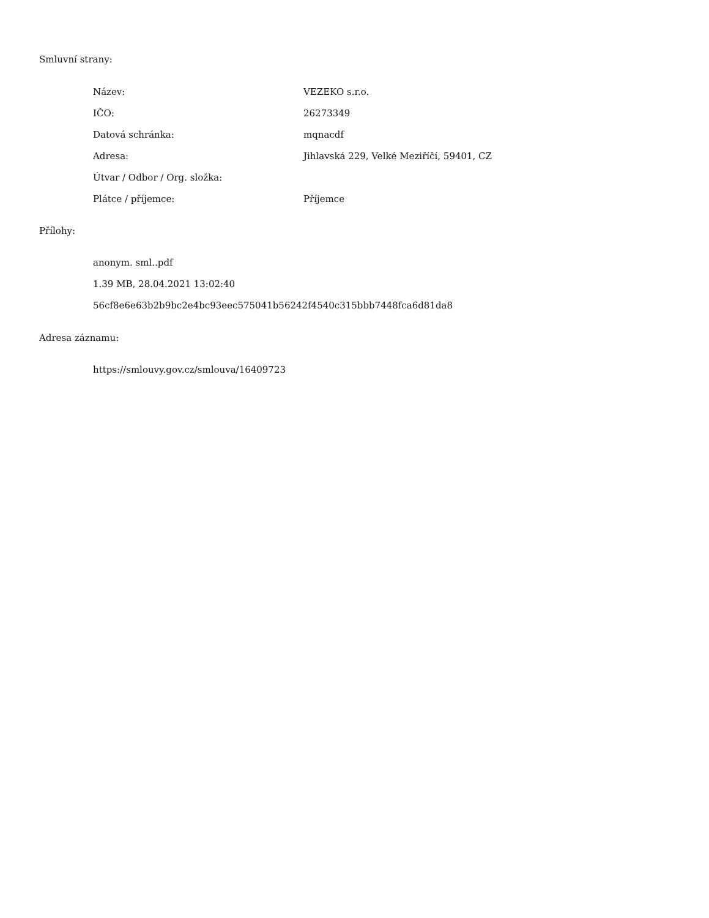Smluvní strany:
| Název: | VEZEKO s.r.o. |
| IČO: | 26273349 |
| Datová schránka: | mqnacdf |
| Adresa: | Jihlavská 229, Velké Meziříčí, 59401, CZ |
| Útvar / Odbor / Org. složka: | |
| Plátce / příjemce: | Příjemce |
Přílohy:
anonym. sml..pdf
1.39 MB, 28.04.2021 13:02:40
56cf8e6e63b2b9bc2e4bc93eec575041b56242f4540c315bbb7448fca6d81da8
Adresa záznamu:
https://smlouvy.gov.cz/smlouva/16409723